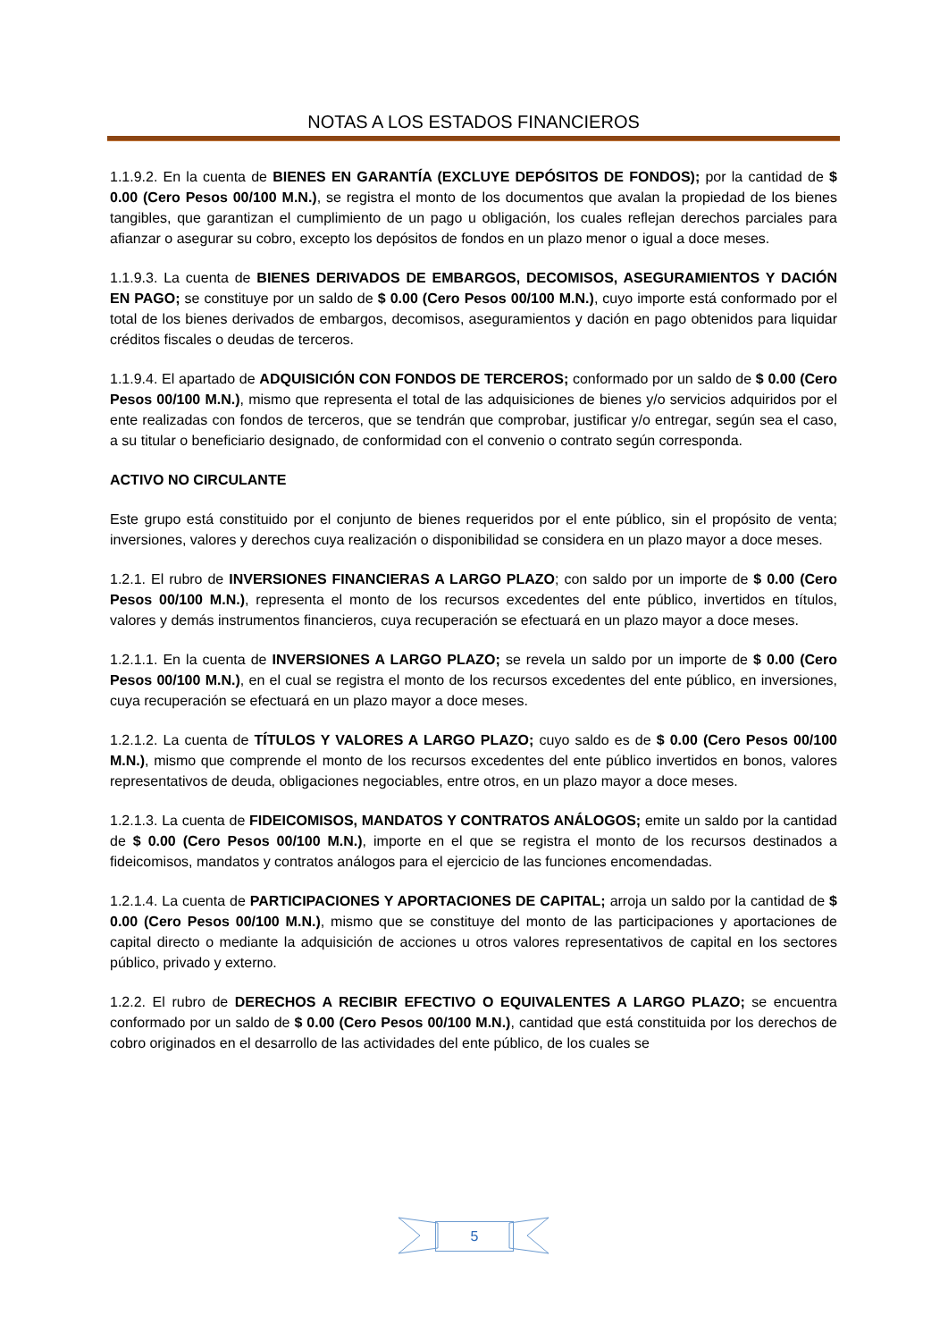NOTAS A LOS ESTADOS FINANCIEROS
1.1.9.2. En la cuenta de BIENES EN GARANTÍA (EXCLUYE DEPÓSITOS DE FONDOS); por la cantidad de $ 0.00 (Cero Pesos 00/100 M.N.), se registra el monto de los documentos que avalan la propiedad de los bienes tangibles, que garantizan el cumplimiento de un pago u obligación, los cuales reflejan derechos parciales para afianzar o asegurar su cobro, excepto los depósitos de fondos en un plazo menor o igual a doce meses.
1.1.9.3. La cuenta de BIENES DERIVADOS DE EMBARGOS, DECOMISOS, ASEGURAMIENTOS Y DACIÓN EN PAGO; se constituye por un saldo de $ 0.00 (Cero Pesos 00/100 M.N.), cuyo importe está conformado por el total de los bienes derivados de embargos, decomisos, aseguramientos y dación en pago obtenidos para liquidar créditos fiscales o deudas de terceros.
1.1.9.4. El apartado de ADQUISICIÓN CON FONDOS DE TERCEROS; conformado por un saldo de $ 0.00 (Cero Pesos 00/100 M.N.), mismo que representa el total de las adquisiciones de bienes y/o servicios adquiridos por el ente realizadas con fondos de terceros, que se tendrán que comprobar, justificar y/o entregar, según sea el caso, a su titular o beneficiario designado, de conformidad con el convenio o contrato según corresponda.
ACTIVO NO CIRCULANTE
Este grupo está constituido por el conjunto de bienes requeridos por el ente público, sin el propósito de venta; inversiones, valores y derechos cuya realización o disponibilidad se considera en un plazo mayor a doce meses.
1.2.1. El rubro de INVERSIONES FINANCIERAS A LARGO PLAZO; con saldo por un importe de $ 0.00 (Cero Pesos 00/100 M.N.), representa el monto de los recursos excedentes del ente público, invertidos en títulos, valores y demás instrumentos financieros, cuya recuperación se efectuará en un plazo mayor a doce meses.
1.2.1.1. En la cuenta de INVERSIONES A LARGO PLAZO; se revela un saldo por un importe de $ 0.00 (Cero Pesos 00/100 M.N.), en el cual se registra el monto de los recursos excedentes del ente público, en inversiones, cuya recuperación se efectuará en un plazo mayor a doce meses.
1.2.1.2. La cuenta de TÍTULOS Y VALORES A LARGO PLAZO; cuyo saldo es de $ 0.00 (Cero Pesos 00/100 M.N.), mismo que comprende el monto de los recursos excedentes del ente público invertidos en bonos, valores representativos de deuda, obligaciones negociables, entre otros, en un plazo mayor a doce meses.
1.2.1.3. La cuenta de FIDEICOMISOS, MANDATOS Y CONTRATOS ANÁLOGOS; emite un saldo por la cantidad de $ 0.00 (Cero Pesos 00/100 M.N.), importe en el que se registra el monto de los recursos destinados a fideicomisos, mandatos y contratos análogos para el ejercicio de las funciones encomendadas.
1.2.1.4. La cuenta de PARTICIPACIONES Y APORTACIONES DE CAPITAL; arroja un saldo por la cantidad de $ 0.00 (Cero Pesos 00/100 M.N.), mismo que se constituye del monto de las participaciones y aportaciones de capital directo o mediante la adquisición de acciones u otros valores representativos de capital en los sectores público, privado y externo.
1.2.2. El rubro de DERECHOS A RECIBIR EFECTIVO O EQUIVALENTES A LARGO PLAZO; se encuentra conformado por un saldo de $ 0.00 (Cero Pesos 00/100 M.N.), cantidad que está constituida por los derechos de cobro originados en el desarrollo de las actividades del ente público, de los cuales se
5